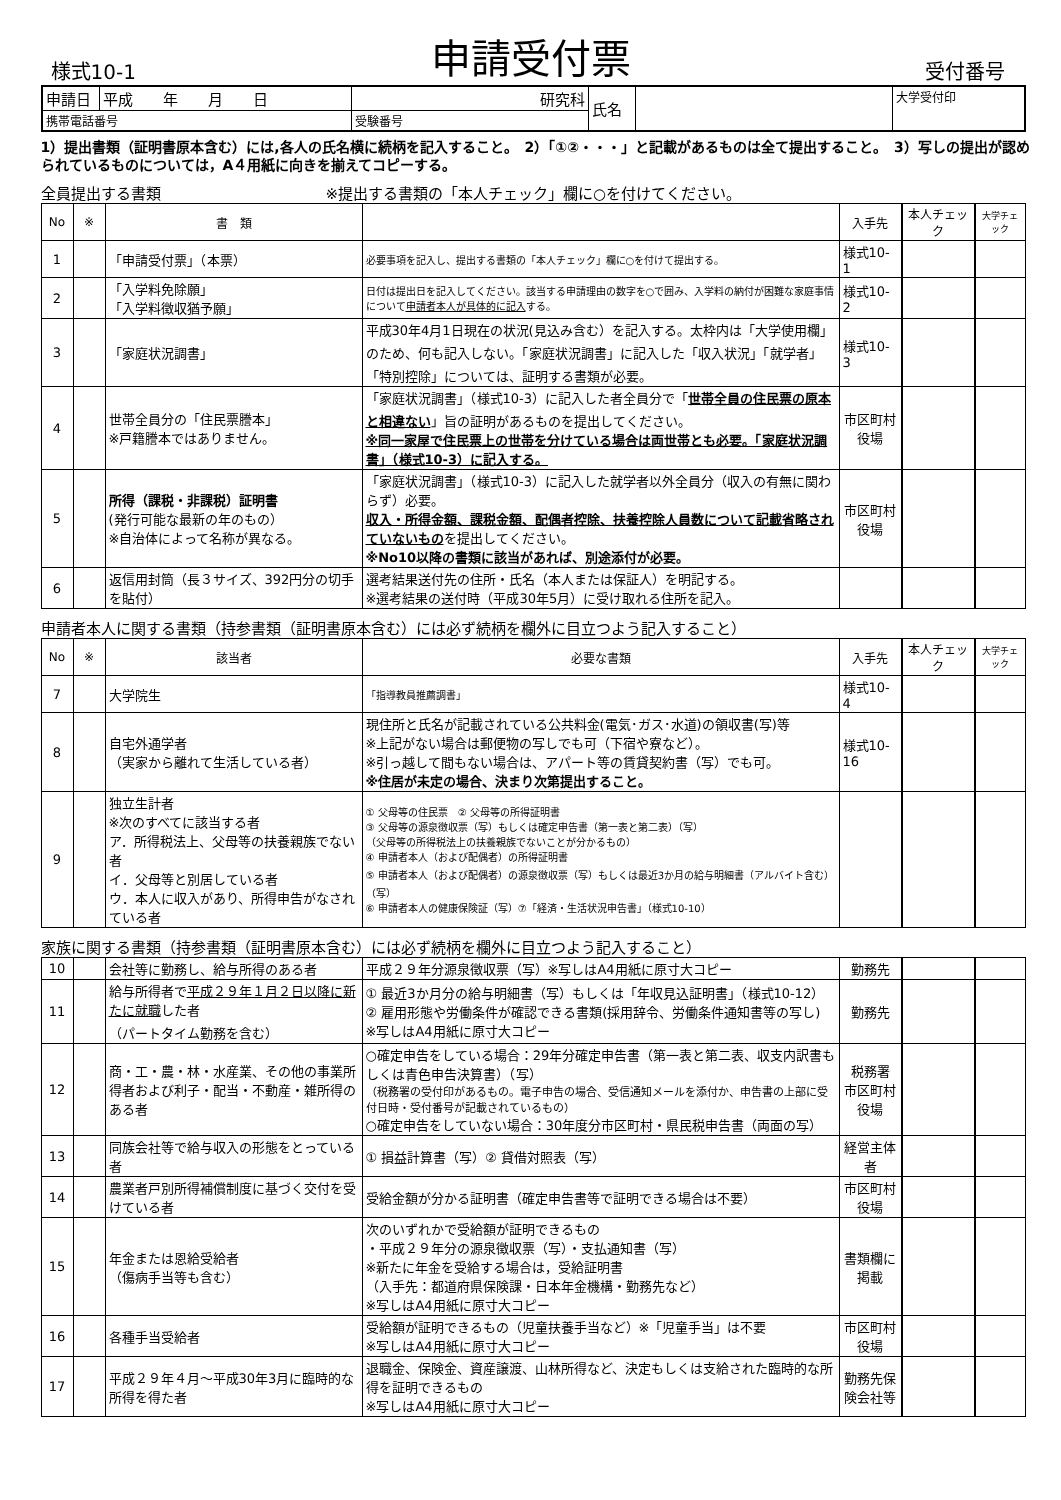様式10-1 申請受付票 受付番号
| 申請日 | 平成 年 月 日 | 研究科 | 氏名 | | 大学受付印 |
| 携帯電話番号 | | 受験番号 | | | |
1）提出書類（証明書原本含む）には,各人の氏名横に続柄を記入すること。　2）「①②・・・」と記載があるものは全て提出すること。　3）写しの提出が認められているものについては，A４用紙に向きを揃えてコピーする。
全員提出する書類　　　　　　　　　　　※提出する書類の「本人チェック」欄に○を付けてください。
| No | ※ | 書 類 | | 入手先 | 本人チェック | 大学チェック |
| --- | --- | --- | --- | --- | --- | --- |
| 1 | | 「申請受付票」（本票） | 必要事項を記入し、提出する書類の「本人チェック」欄に○を付けて提出する。 | 様式10-1 | | |
| 2 | | 「入学料免除願」 「入学料徴収猶予願」 | 日付は提出日を記入してください。該当する申請理由の数字を○で囲み、入学料の納付が困難な家庭事情について 申請者本人が具体的に記入 する。 | 様式10-2 | | |
| 3 | | 「家庭状況調書」 | 平成30年4月1日現在の状況(見込み含む）を記入する。太枠内は「大学使用欄」のため、何も記入しない。「家庭状況調書」に記入した「収入状況」「就学者」「特別控除」については、証明する書類が必要。 | 様式10-3 | | |
| 4 | | 世帯全員分の「住民票謄本」 ※戸籍謄本ではありません。 | 「家庭状況調書」（様式10-3）に記入した者全員分で「 世帯全員の住民票の原本と相違ない 」旨の証明があるものを提出してください。 ※同一家屋で住民票上の世帯を分けている場合は両世帯とも必要。「家庭状況調書」（様式10-3）に記入する。 | 市区町村役場 | | |
| 5 | | 所得（課税・非課税）証明書 (発行可能な最新の年のもの） ※自治体によって名称が異なる。 | 「家庭状況調書」（様式10-3）に記入した就学者以外全員分（収入の有無に関わらず）必要。 収入・所得金額、課税金額、配偶者控除、扶養控除人員数について記載省略されていないもの を提出してください。 ※No10以降の書類に該当があれば、別途添付が必要。 | 市区町村役場 | | |
| 6 | | 返信用封筒（長３サイズ、392円分の切手を貼付） | 選考結果送付先の住所・氏名（本人または保証人）を明記する。 ※選考結果の送付時（平成30年5月）に受け取れる住所を記入。 | | | |
申請者本人に関する書類（持参書類（証明書原本含む）には必ず続柄を欄外に目立つよう記入すること）
| No | ※ | 該当者 | 必要な書類 | 入手先 | 本人チェック | 大学チェック |
| --- | --- | --- | --- | --- | --- | --- |
| 7 | | 大学院生 | 「指導教員推薦調書」 | 様式10-4 | | |
| 8 | | 自宅外通学者 （実家から離れて生活している者） | 現住所と氏名が記載されている公共料金(電気･ガス･水道)の領収書(写)等 ※上記がない場合は郵便物の写しでも可（下宿や寮など）。 ※引っ越して間もない場合は、アパート等の賃貸契約書（写）でも可。 ※住居が未定の場合、決まり次第提出すること。 | 様式10-16 | | |
| 9 | | 独立生計者 ※次のすべてに該当する者 ア．所得税法上、父母等の扶養親族でない者 イ．父母等と別居している者 ウ．本人に収入があり、所得申告がなされている者 | ① 父母等の住民票 ② 父母等の所得証明書 ③ 父母等の源泉徴収票（写）もしくは確定申告書（第一表と第二表）（写） （父母等の所得税法上の扶養親族でないことが分かるもの） ④ 申請者本人（および配偶者）の所得証明書 ⑤ 申請者本人（および配偶者）の源泉徴収票（写）もしくは最近3か月の給与明細書（アルバイト含む）（写） ⑥ 申請者本人の健康保険証（写）⑦「経済・生活状況申告書」（様式10-10） | | | |
家族に関する書類（持参書類（証明書原本含む）には必ず続柄を欄外に目立つよう記入すること）
| 10 | | 会社等に勤務し、給与所得のある者 | 平成２９年分源泉徴収票（写）※写しはA4用紙に原寸大コピー | 勤務先 | | |
| 11 | | 給与所得者で 平成２９年１月２日以降に新たに就職 した者 （パートタイム勤務を含む） | ① 最近3か月分の給与明細書（写）もしくは「年収見込証明書」（様式10-12） ② 雇用形態や労働条件が確認できる書類(採用辞令、労働条件通知書等の写し) ※写しはA4用紙に原寸大コピー | 勤務先 | | |
| 12 | | 商・工・農・林・水産業、その他の事業所得者および利子・配当・不動産・雑所得のある者 | ○確定申告をしている場合：29年分確定申告書（第一表と第二表、収支内訳書もしくは青色申告決算書）（写） （税務署の受付印があるもの。電子申告の場合、受信通知メールを添付か、申告書の上部に受付日時・受付番号が記載されているもの） ○確定申告をしていない場合：30年度分市区町村・県民税申告書（両面の写） | 税務署 市区町村役場 | | |
| 13 | | 同族会社等で給与収入の形態をとっている者 | ① 損益計算書（写）② 貸借対照表（写） | 経営主体者 | | |
| 14 | | 農業者戸別所得補償制度に基づく交付を受けている者 | 受給金額が分かる証明書（確定申告書等で証明できる場合は不要） | 市区町村役場 | | |
| 15 | | 年金または恩給受給者 （傷病手当等も含む） | 次のいずれかで受給額が証明できるもの ・平成２９年分の源泉徴収票（写）・支払通知書（写） ※新たに年金を受給する場合は，受給証明書 （入手先：都道府県保険課・日本年金機構・勤務先など） ※写しはA4用紙に原寸大コピー | 書類欄に掲載 | | |
| 16 | | 各種手当受給者 | 受給額が証明できるもの（児童扶養手当など）※「児童手当」は不要 ※写しはA4用紙に原寸大コピー | 市区町村役場 | | |
| 17 | | 平成２９年４月～平成30年3月に臨時的な所得を得た者 | 退職金、保険金、資産譲渡、山林所得など、決定もしくは支給された臨時的な所得を証明できるもの ※写しはA4用紙に原寸大コピー | 勤務先保険会社等 | | |